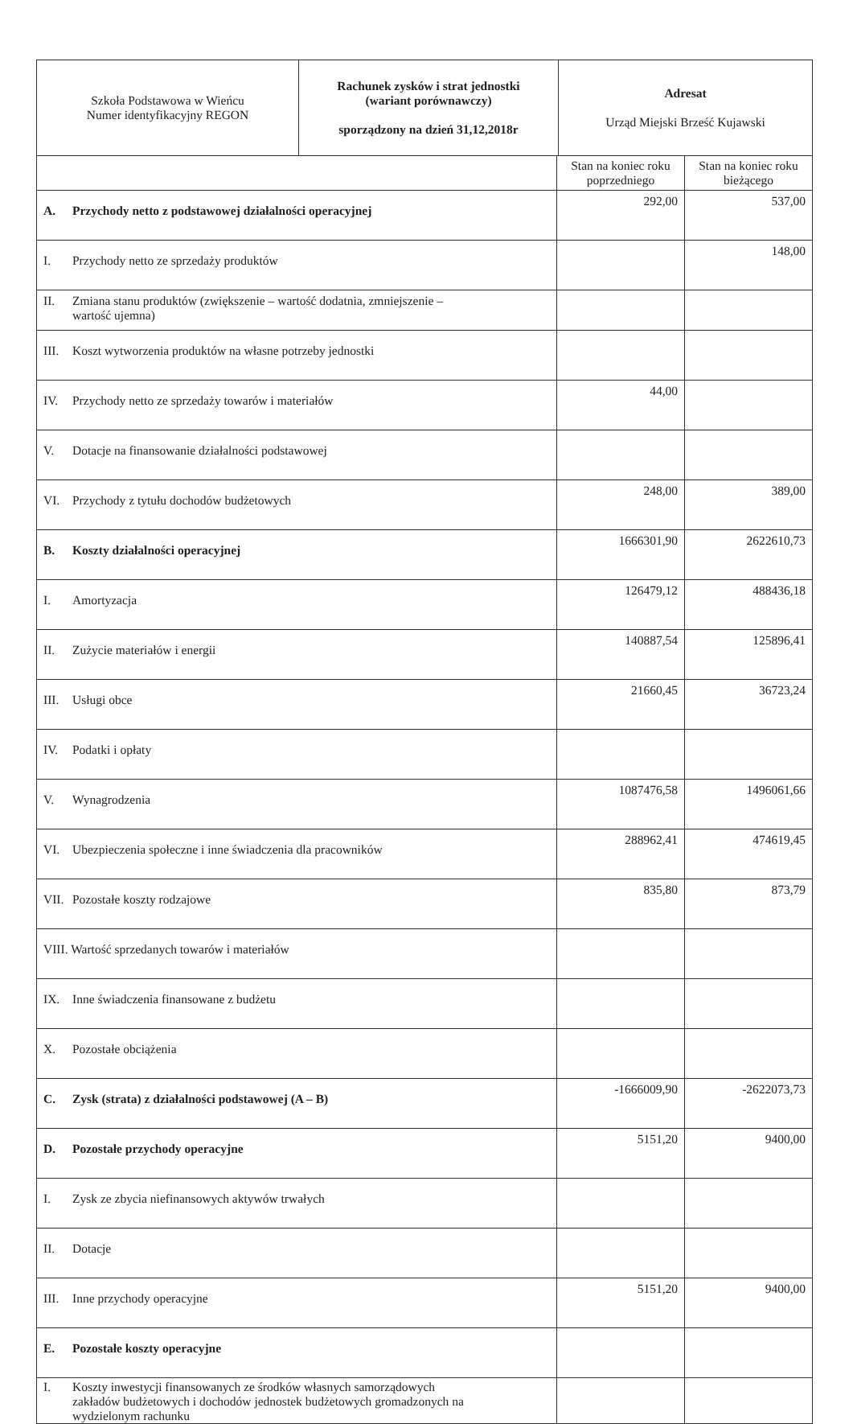| Szkoła Podstawowa w Wieńcu Numer identyfikacyjny REGON | Rachunek zysków i strat jednostki (wariant porównawczy) sporządzony na dzień 31,12,2018r | Adresat Urząd Miejski Brześć Kujawski |
| | Stan na koniec roku poprzedniego | Stan na koniec roku bieżącego |
| --- | --- | --- |
| A. Przychody netto z podstawowej działalności operacyjnej | 292,00 | 537,00 |
| I. Przychody netto ze sprzedaży produktów | | 148,00 |
| II. Zmiana stanu produktów (zwiększenie – wartość dodatnia, zmniejszenie – wartość ujemna) | | |
| III. Koszt wytworzenia produktów na własne potrzeby jednostki | | |
| IV. Przychody netto ze sprzedaży towarów i materiałów | 44,00 | |
| V. Dotacje na finansowanie działalności podstawowej | | |
| VI. Przychody z tytułu dochodów budżetowych | 248,00 | 389,00 |
| B. Koszty działalności operacyjnej | 1666301,90 | 2622610,73 |
| I. Amortyzacja | 126479,12 | 488436,18 |
| II. Zużycie materiałów i energii | 140887,54 | 125896,41 |
| III. Usługi obce | 21660,45 | 36723,24 |
| IV. Podatki i opłaty | | |
| V. Wynagrodzenia | 1087476,58 | 1496061,66 |
| VI. Ubezpieczenia społeczne i inne świadczenia dla pracowników | 288962,41 | 474619,45 |
| VII. Pozostałe koszty rodzajowe | 835,80 | 873,79 |
| VIII. Wartość sprzedanych towarów i materiałów | | |
| IX. Inne świadczenia finansowane z budżetu | | |
| X. Pozostałe obciążenia | | |
| C. Zysk (strata) z działalności podstawowej (A – B) | -1666009,90 | -2622073,73 |
| D. Pozostałe przychody operacyjne | 5151,20 | 9400,00 |
| I. Zysk ze zbycia niefinansowych aktywów trwałych | | |
| II. Dotacje | | |
| III. Inne przychody operacyjne | 5151,20 | 9400,00 |
| E. Pozostałe koszty operacyjne | | |
| I. Koszty inwestycji finansowanych ze środków własnych samorządowych zakładów budżetowych i dochodów jednostek budżetowych gromadzonych na wydzielonym rachunku | | |